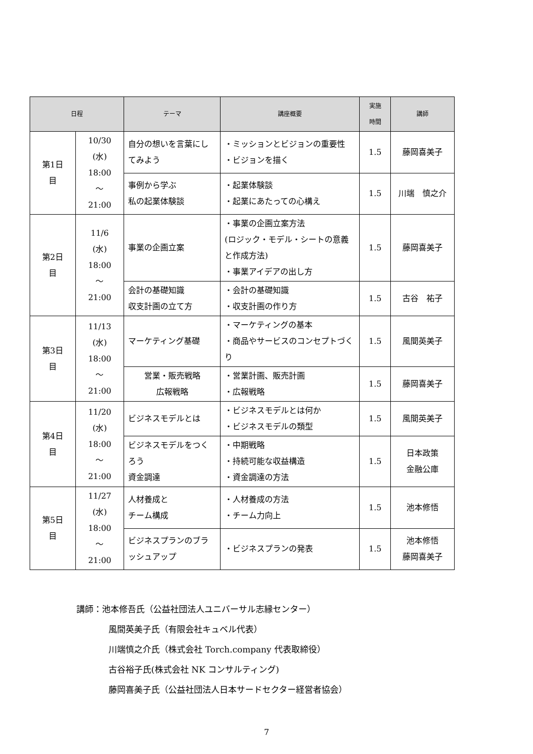| 日程 | | テーマ | 講座概要 | 実施 時間 | 講師 |
| --- | --- | --- | --- | --- | --- |
| 第1日 目 | 10/30 (水) 18:00 ～ 21:00 | 自分の想いを言葉にしてみよう | ・ミッションとビジョンの重要性 ・ビジョンを描く | 1.5 | 藤岡喜美子 |
| | | 事例から学ぶ 私の起業体験談 | ・起業体験談 ・起業にあたっての心構え | 1.5 | 川端 慎之介 |
| 第2日 目 | 11/6 (水) 18:00 ～ 21:00 | 事業の企画立案 | ・事業の企画立案方法 (ロジック・モデル・シートの意義と作成方法) ・事業アイデアの出し方 | 1.5 | 藤岡喜美子 |
| | | 会計の基礎知識 収支計画の立て方 | ・会計の基礎知識 ・収支計画の作り方 | 1.5 | 古谷 祐子 |
| 第3日 目 | 11/13 (水) 18:00 ～ 21:00 | マーケティング基礎 | ・マーケティングの基本 ・商品やサービスのコンセプトづくり | 1.5 | 風間英美子 |
| | | 営業・販売戦略 広報戦略 | ・営業計画、販売計画 ・広報戦略 | 1.5 | 藤岡喜美子 |
| 第4日 目 | 11/20 (水) 18:00 ～ 21:00 | ビジネスモデルとは | ・ビジネスモデルとは何か ・ビジネスモデルの類型 | 1.5 | 風間英美子 |
| | | ビジネスモデルをつくろう 資金調達 | ・中期戦略 ・持続可能な収益構造 ・資金調達の方法 | 1.5 | 日本政策 金融公庫 |
| 第5日 目 | 11/27 (水) 18:00 ～ 21:00 | 人材養成と チーム構成 | ・人材養成の方法 ・チーム力向上 | 1.5 | 池本修悟 |
| | | ビジネスプランのブラッシュアップ | ・ビジネスプランの発表 | 1.5 | 池本修悟 藤岡喜美子 |
講師：池本修吾氏（公益社団法人ユニバーサル志縁センター）
風間英美子氏（有限会社キュベル代表）
川端慎之介氏（株式会社 Torch.company 代表取締役）
古谷裕子氏(株式会社 NK コンサルティング)
藤岡喜美子氏（公益社団法人日本サードセクター経営者協会）
7